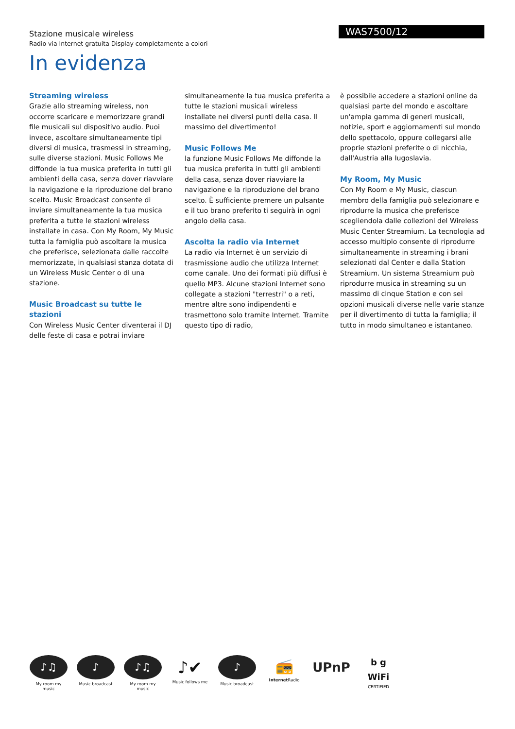WAS7500/12
Stazione musicale wireless
Radio via Internet gratuita Display completamente a colori
In evidenza
Streaming wireless
Grazie allo streaming wireless, non occorre scaricare e memorizzare grandi file musicali sul dispositivo audio. Puoi invece, ascoltare simultaneamente tipi diversi di musica, trasmessi in streaming, sulle diverse stazioni. Music Follows Me diffonde la tua musica preferita in tutti gli ambienti della casa, senza dover riavviare la navigazione e la riproduzione del brano scelto. Music Broadcast consente di inviare simultaneamente la tua musica preferita a tutte le stazioni wireless installate in casa. Con My Room, My Music tutta la famiglia può ascoltare la musica che preferisce, selezionata dalle raccolte memorizzate, in qualsiasi stanza dotata di un Wireless Music Center o di una stazione.
Music Broadcast su tutte le stazioni
Con Wireless Music Center diventerai il DJ delle feste di casa e potrai inviare
simultaneamente la tua musica preferita a tutte le stazioni musicali wireless installate nei diversi punti della casa. Il massimo del divertimento!
Music Follows Me
la funzione Music Follows Me diffonde la tua musica preferita in tutti gli ambienti della casa, senza dover riavviare la navigazione e la riproduzione del brano scelto. È sufficiente premere un pulsante e il tuo brano preferito ti seguirà in ogni angolo della casa.
Ascolta la radio via Internet
La radio via Internet è un servizio di trasmissione audio che utilizza Internet come canale. Uno dei formati più diffusi è quello MP3. Alcune stazioni Internet sono collegate a stazioni "terrestri" o a reti, mentre altre sono indipendenti e trasmettono solo tramite Internet. Tramite questo tipo di radio,
è possibile accedere a stazioni online da qualsiasi parte del mondo e ascoltare un'ampia gamma di generi musicali, notizie, sport e aggiornamenti sul mondo dello spettacolo, oppure collegarsi alle proprie stazioni preferite o di nicchia, dall'Austria alla Iugoslavia.
My Room, My Music
Con My Room e My Music, ciascun membro della famiglia può selezionare e riprodurre la musica che preferisce scegliendola dalle collezioni del Wireless Music Center Streamium. La tecnologia ad accesso multiplo consente di riprodurre simultaneamente in streaming i brani selezionati dal Center e dalla Station Streamium. Un sistema Streamium può riprodurre musica in streaming su un massimo di cinque Station e con sei opzioni musicali diverse nelle varie stanze per il divertimento di tutta la famiglia; il tutto in modo simultaneo e istantaneo.
♪♫
My room my music
♪
Music broadcast
♪♫
My room my music
♪✔
Music follows me
♪
Music broadcast
📻
Internet Radio
UPnP
b g WiFi
CERTIFIED